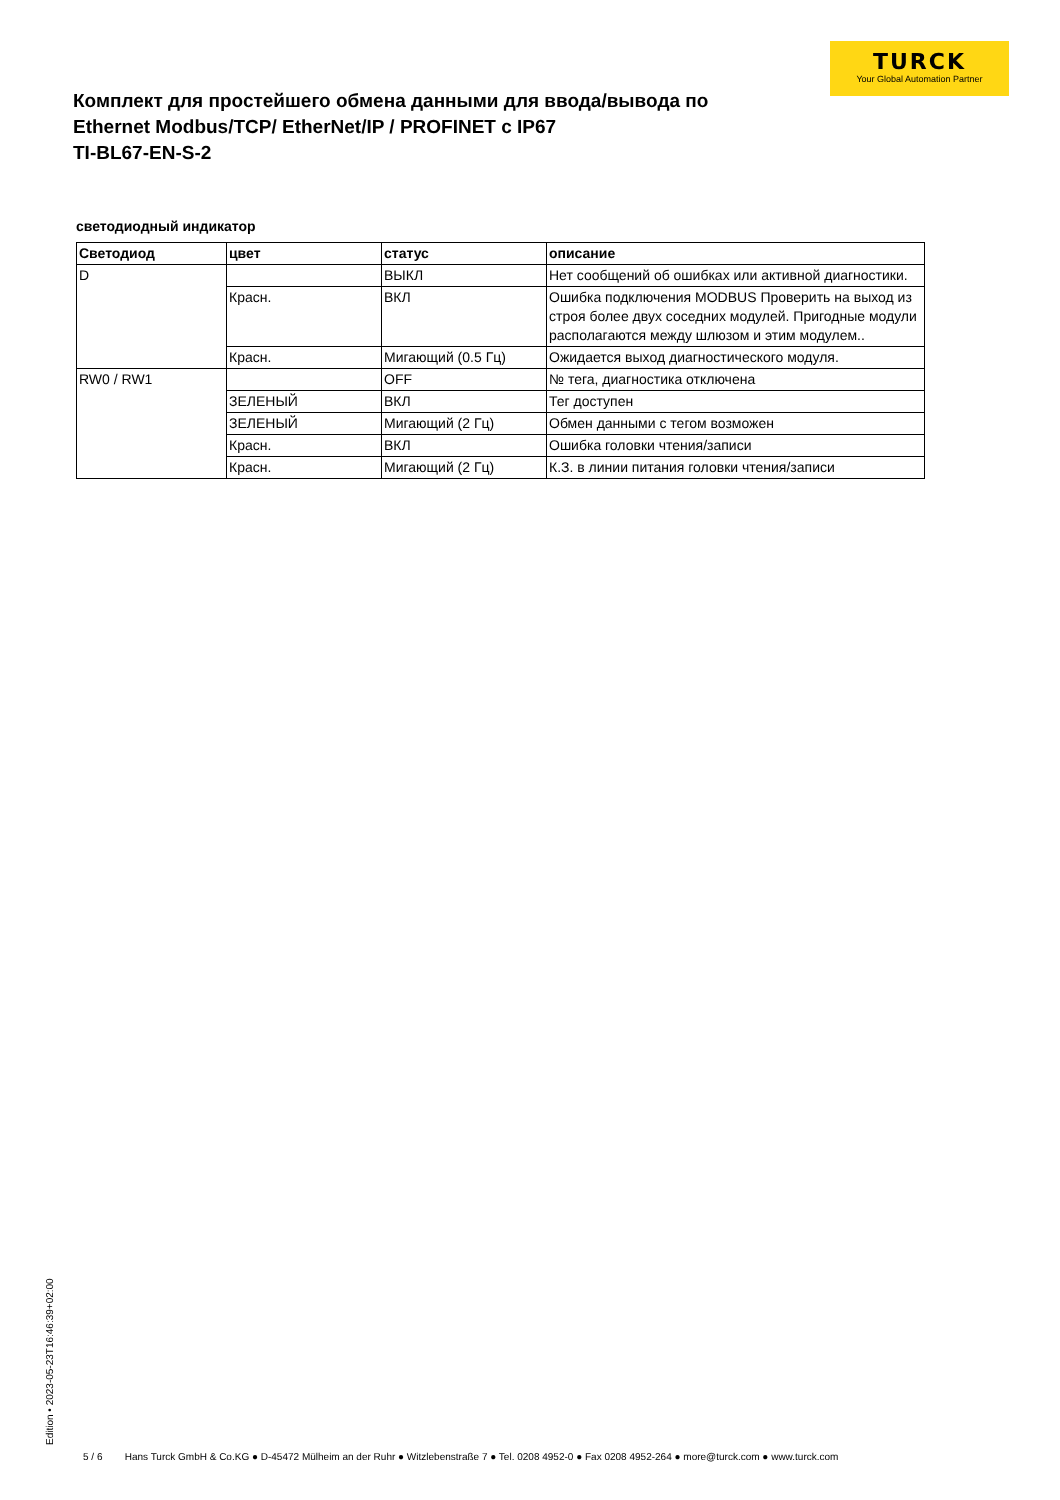TURCK
Your Global Automation Partner
Комплект для простейшего обмена данными для ввода/вывода по Ethernet Modbus/TCP/ EtherNet/IP / PROFINET с IP67
TI-BL67-EN-S-2
светодиодный индикатор
| Светодиод | цвет | статус | описание |
| --- | --- | --- | --- |
| D | | ВЫКЛ | Нет сообщений об ошибках или активной диагностики. |
| | Красн. | ВКЛ | Ошибка подключения MODBUS Проверить на выход из строя более двух соседних модулей. Пригодные модули располагаются между шлюзом и этим модулем.. |
| | Красн. | Мигающий (0.5 Гц) | Ожидается выход диагностического модуля. |
| RW0 / RW1 | | OFF | № тега, диагностика отключена |
| | ЗЕЛЕНЫЙ | ВКЛ | Тег доступен |
| | ЗЕЛЕНЫЙ | Мигающий (2 Гц) | Обмен данными с тегом возможен |
| | Красн. | ВКЛ | Ошибка головки чтения/записи |
| | Красн. | Мигающий (2 Гц) | К.З. в линии питания головки чтения/записи |
Edition • 2023-05-23T16:46:39+02:00
5 / 6 Hans Turck GmbH & Co.KG ● D-45472 Mülheim an der Ruhr ● Witzlebenstraße 7 ● Tel. 0208 4952-0 ● Fax 0208 4952-264 ● more@turck.com ● www.turck.com